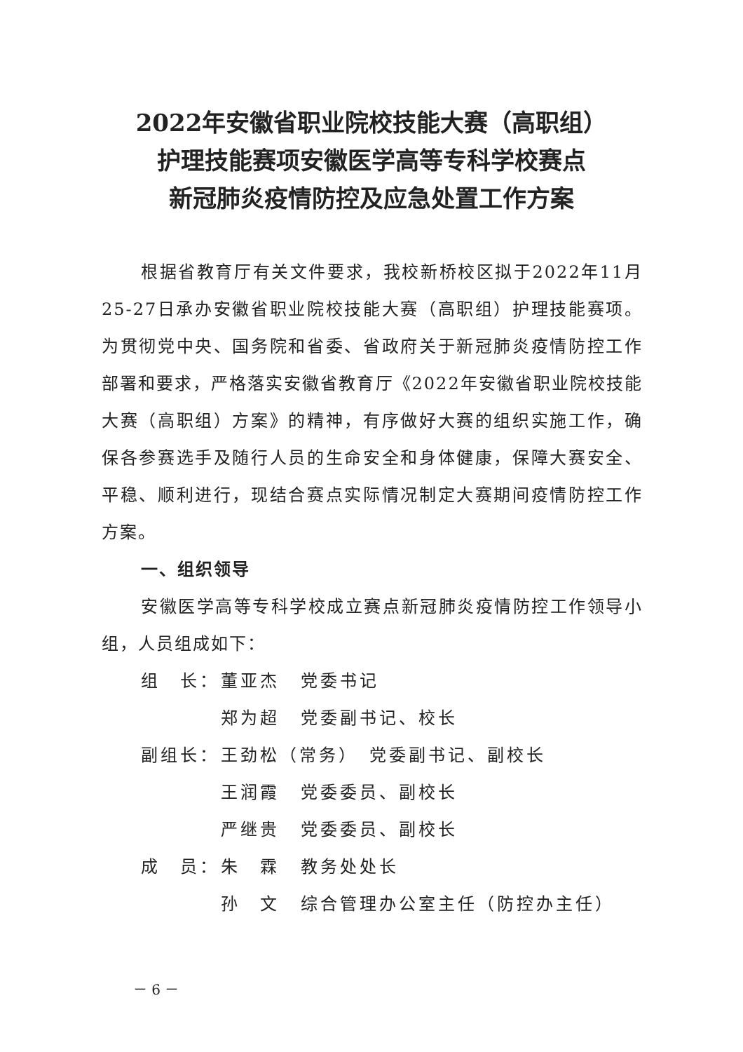2022年安徽省职业院校技能大赛（高职组）
护理技能赛项安徽医学高等专科学校赛点
新冠肺炎疫情防控及应急处置工作方案
根据省教育厅有关文件要求，我校新桥校区拟于2022年11月25-27日承办安徽省职业院校技能大赛（高职组）护理技能赛项。为贯彻党中央、国务院和省委、省政府关于新冠肺炎疫情防控工作部署和要求，严格落实安徽省教育厅《2022年安徽省职业院校技能大赛（高职组）方案》的精神，有序做好大赛的组织实施工作，确保各参赛选手及随行人员的生命安全和身体健康，保障大赛安全、平稳、顺利进行，现结合赛点实际情况制定大赛期间疫情防控工作方案。
一、组织领导
安徽医学高等专科学校成立赛点新冠肺炎疫情防控工作领导小组，人员组成如下：
| 组 长： | 董亚杰 | 党委书记 |
| | 郑为超 | 党委副书记、校长 |
| 副组长： | 王劲松（常务） 党委副书记、副校长 | |
| | 王润霞 | 党委委员、副校长 |
| | 严继贵 | 党委委员、副校长 |
| 成 员： | 朱 霖 | 教务处处长 |
| | 孙 文 | 综合管理办公室主任（防控办主任） |
－ 6 －